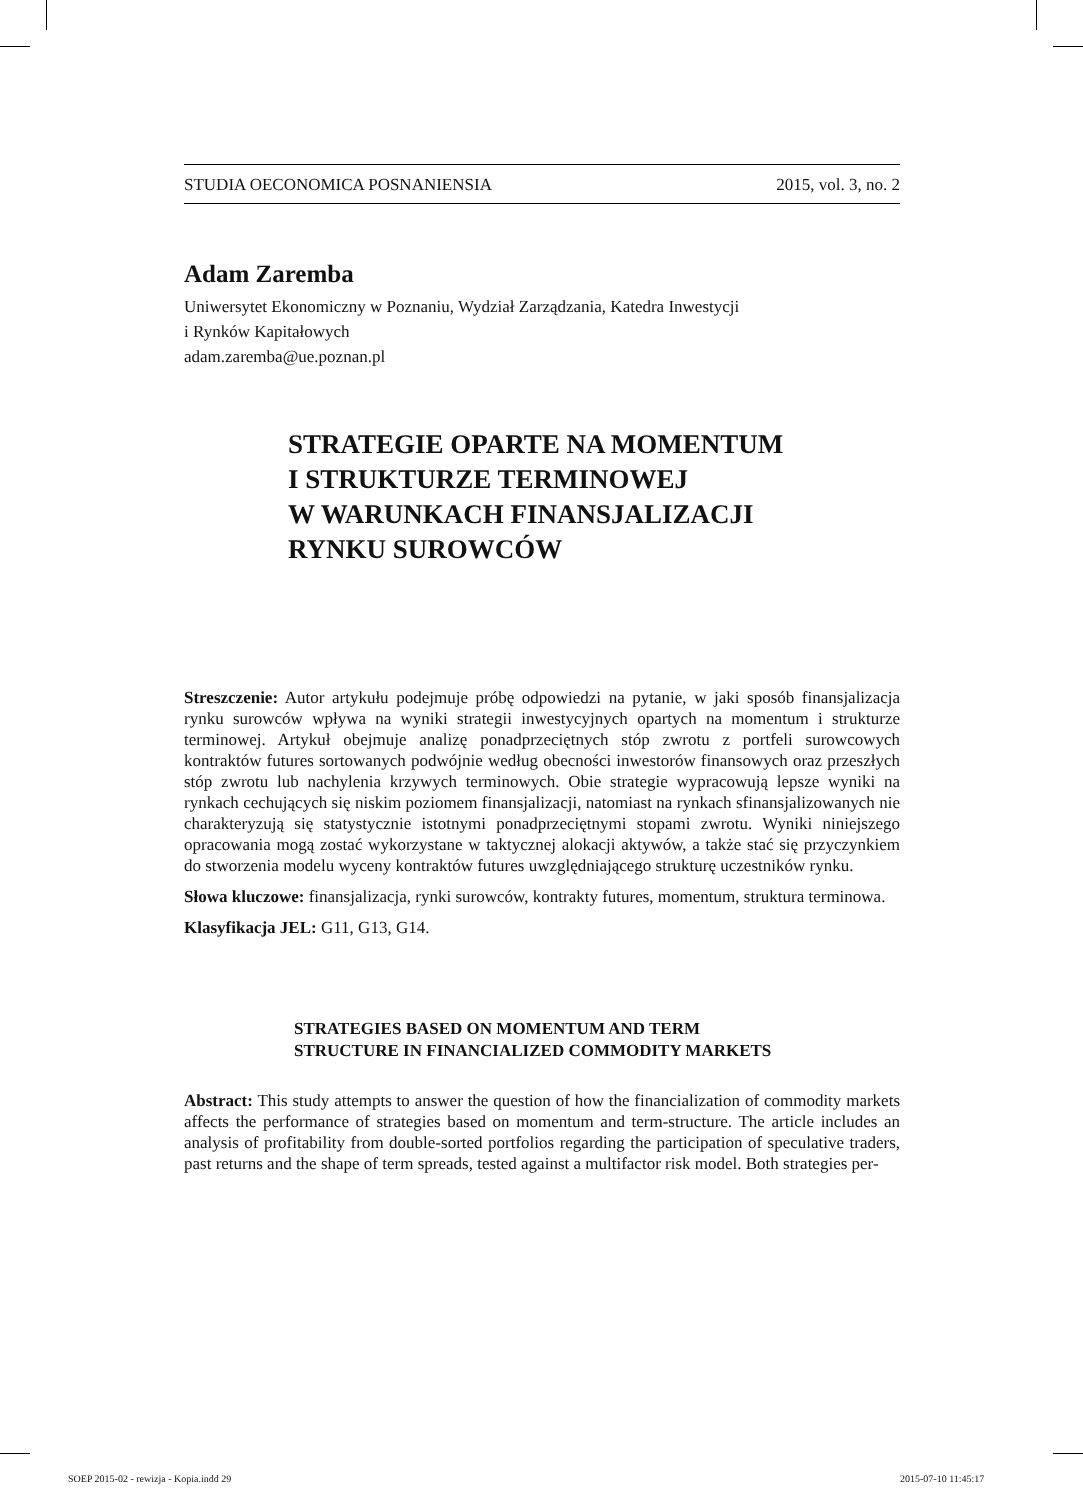STUDIA OECONOMICA POSNANIENSIA 2015, vol. 3, no. 2
Adam Zaremba
Uniwersytet Ekonomiczny w Poznaniu, Wydział Zarządzania, Katedra Inwestycji
i Rynków Kapitałowych
adam.zaremba@ue.poznan.pl
STRATEGIE OPARTE NA MOMENTUM
I STRUKTURZE TERMINOWEJ
W WARUNKACH FINANSJALIZACJI
RYNKU SUROWCÓW
Streszczenie: Autor artykułu podejmuje próbę odpowiedzi na pytanie, w jaki sposób finansjalizacja rynku surowców wpływa na wyniki strategii inwestycyjnych opartych na momentum i strukturze terminowej. Artykuł obejmuje analizę ponadprzeciętnych stóp zwrotu z portfeli surowcowych kontraktów futures sortowanych podwójnie według obecności inwestorów finansowych oraz przeszłych stóp zwrotu lub nachylenia krzywych terminowych. Obie strategie wypracowują lepsze wyniki na rynkach cechujących się niskim poziomem finansjalizacji, natomiast na rynkach sfinansjalizowanych nie charakteryzują się statystycznie istotnymi ponadprzeciętnymi stopami zwrotu. Wyniki niniejszego opracowania mogą zostać wykorzystane w taktycznej alokacji aktywów, a także stać się przyczynkiem do stworzenia modelu wyceny kontraktów futures uwzględniającego strukturę uczestników rynku.
Słowa kluczowe: finansjalizacja, rynki surowców, kontrakty futures, momentum, struktura terminowa.
Klasyfikacja JEL: G11, G13, G14.
STRATEGIES BASED ON MOMENTUM AND TERM
STRUCTURE IN FINANCIALIZED COMMODITY MARKETS
Abstract: This study attempts to answer the question of how the financialization of commodity markets affects the performance of strategies based on momentum and term-structure. The article includes an analysis of profitability from double-sorted portfolios regarding the participation of speculative traders, past returns and the shape of term spreads, tested against a multifactor risk model. Both strategies per-
SOEP 2015-02 - rewizja - Kopia.indd 29
2015-07-10 11:45:17